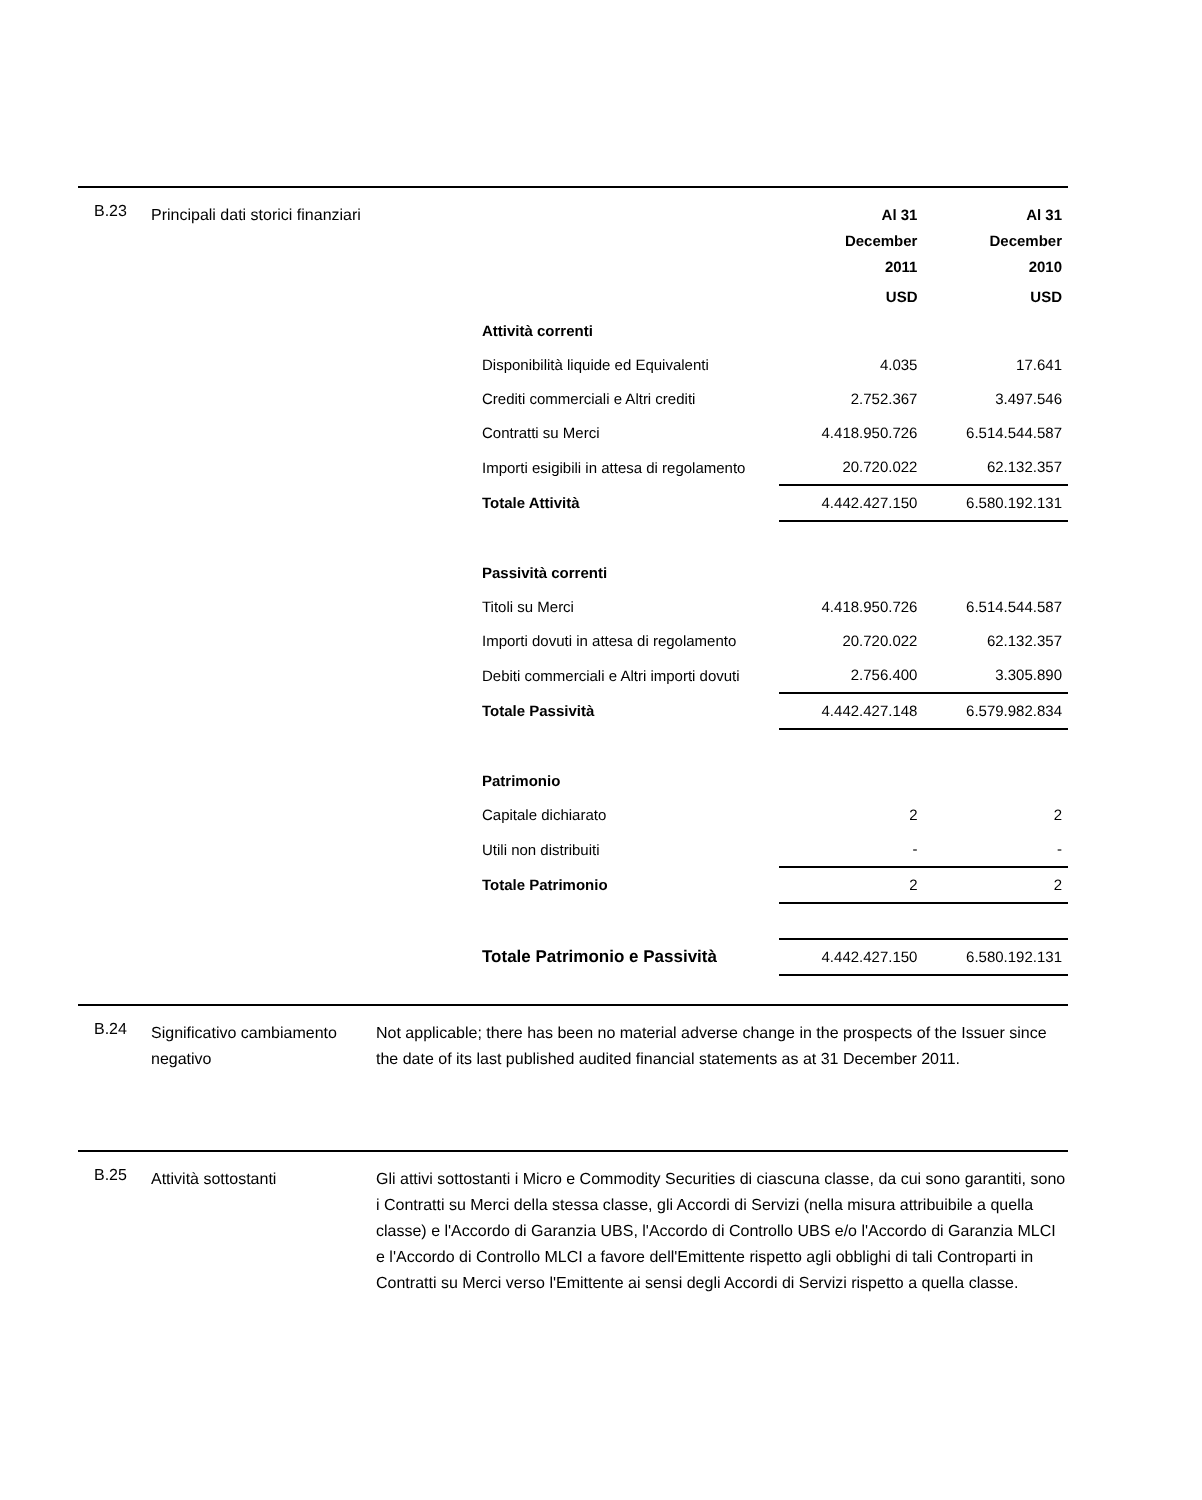B.23
Principali dati storici finanziari
| | Al 31 December 2011 | Al 31 December 2010 |
| | USD | USD |
| Attività correnti | | |
| Disponibilità liquide ed Equivalenti | 4.035 | 17.641 |
| Crediti commerciali e Altri crediti | 2.752.367 | 3.497.546 |
| Contratti su Merci | 4.418.950.726 | 6.514.544.587 |
| Importi esigibili in attesa di regolamento | 20.720.022 | 62.132.357 |
| Totale Attività | 4.442.427.150 | 6.580.192.131 |
| Passività correnti | | |
| Titoli su Merci | 4.418.950.726 | 6.514.544.587 |
| Importi dovuti in attesa di regolamento | 20.720.022 | 62.132.357 |
| Debiti commerciali e Altri importi dovuti | 2.756.400 | 3.305.890 |
| Totale Passività | 4.442.427.148 | 6.579.982.834 |
| Patrimonio | | |
| Capitale dichiarato | 2 | 2 |
| Utili non distribuiti | - | - |
| Totale Patrimonio | 2 | 2 |
| Totale Patrimonio e Passività | 4.442.427.150 | 6.580.192.131 |
B.24
Significativo cambiamento negativo
Not applicable; there has been no material adverse change in the prospects of the Issuer since the date of its last published audited financial statements as at 31 December 2011.
B.25
Attività sottostanti Gli attivi sottostanti i Micro e Commodity Securities di ciascuna classe, da cui sono garantiti, sono i Contratti su Merci della stessa classe, gli Accordi di Servizi (nella misura attribuibile a quella classe) e l'Accordo di Garanzia UBS, l'Accordo di Controllo UBS e/o l'Accordo di Garanzia MLCI e l'Accordo di Controllo MLCI a favore dell'Emittente rispetto agli obblighi di tali Controparti in Contratti su Merci verso l'Emittente ai sensi degli Accordi di Servizi rispetto a quella classe.